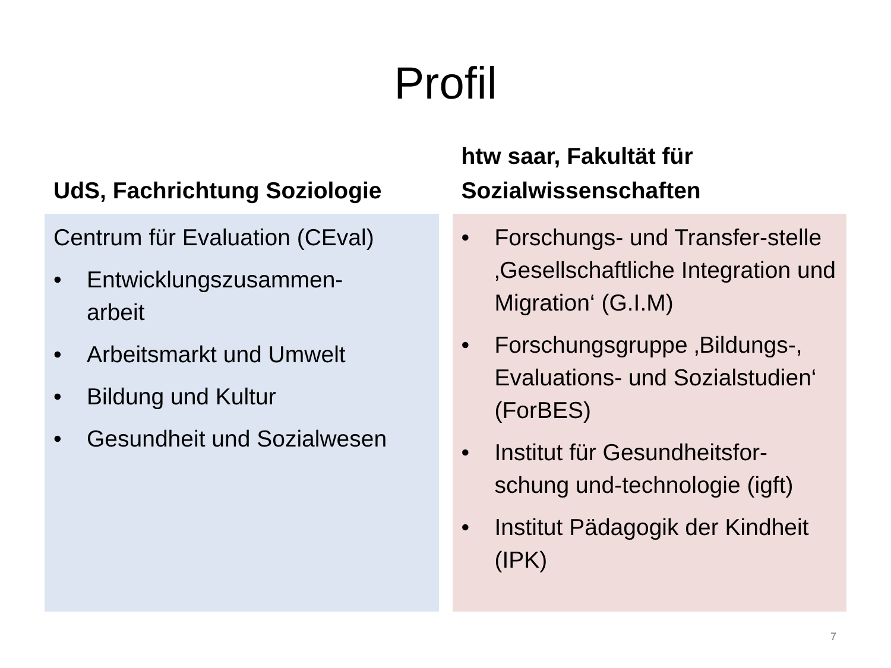Profil
UdS, Fachrichtung Soziologie
Centrum für Evaluation (CEval)
• Entwicklungszusammen-
arbeit
• Arbeitsmarkt und Umwelt
• Bildung und Kultur
• Gesundheit und Sozialwesen
htw saar, Fakultät für
Sozialwissenschaften
• Forschungs- und Transfer-stelle ‚Gesellschaftliche Integration und Migration‘ (G.I.M)
• Forschungsgruppe ‚Bildungs-, Evaluations- und Sozialstudien‘ (ForBES)
• Institut für Gesundheitsfor-schung und-technologie (igft)
• Institut Pädagogik der Kindheit (IPK)
7